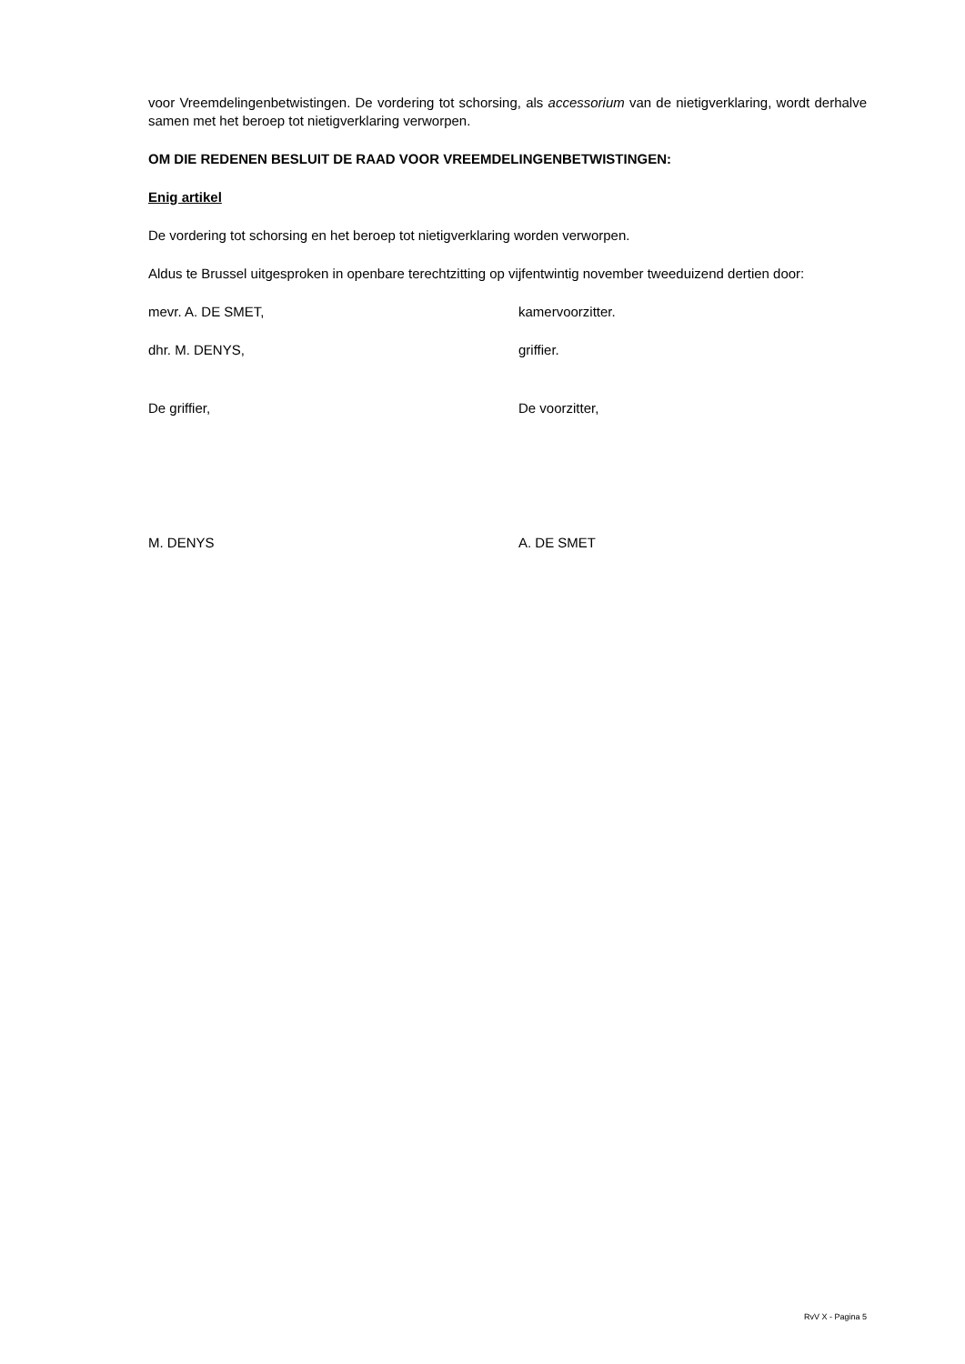voor Vreemdelingenbetwistingen. De vordering tot schorsing, als accessorium van de nietigverklaring, wordt derhalve samen met het beroep tot nietigverklaring verworpen.
OM DIE REDENEN BESLUIT DE RAAD VOOR VREEMDELINGENBETWISTINGEN:
Enig artikel
De vordering tot schorsing en het beroep tot nietigverklaring worden verworpen.
Aldus te Brussel uitgesproken in openbare terechtzitting op vijfentwintig november tweeduizend dertien door:
mevr. A. DE SMET, kamervoorzitter.
dhr. M. DENYS, griffier.
De griffier, De voorzitter,
M. DENYS A. DE SMET
RvV X - Pagina 5